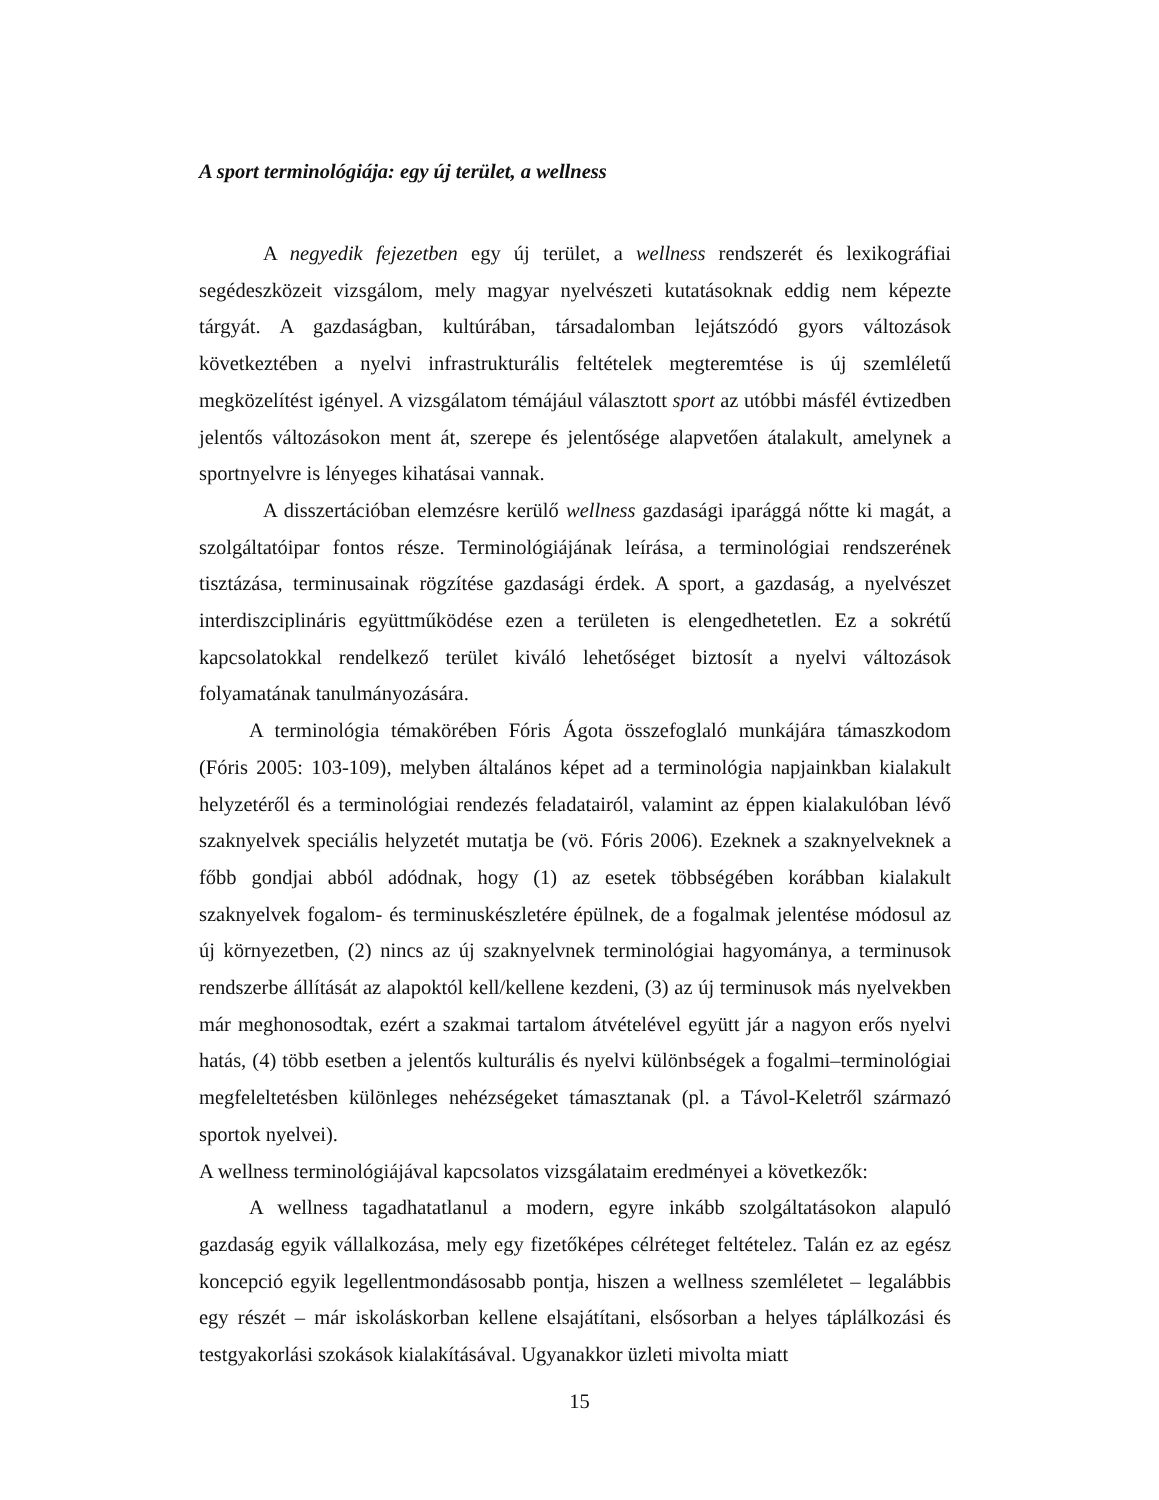A sport terminológiája: egy új terület, a wellness
A negyedik fejezetben egy új terület, a wellness rendszerét és lexikográfiai segédeszközeit vizsgálom, mely magyar nyelvészeti kutatásoknak eddig nem képezte tárgyát. A gazdaságban, kultúrában, társadalomban lejátszódó gyors változások következtében a nyelvi infrastrukturális feltételek megteremtése is új szemléletű megközelítést igényel. A vizsgálatom témájául választott sport az utóbbi másfél évtizedben jelentős változásokon ment át, szerepe és jelentősége alapvetően átalakult, amelynek a sportnyelvre is lényeges kihatásai vannak.
A disszertációban elemzésre kerülő wellness gazdasági iparággá nőtte ki magát, a szolgáltatóipar fontos része. Terminológiájának leírása, a terminológiai rendszerének tisztázása, terminusainak rögzítése gazdasági érdek. A sport, a gazdaság, a nyelvészet interdiszciplináris együttműködése ezen a területen is elengedhetetlen. Ez a sokrétű kapcsolatokkal rendelkező terület kiváló lehetőséget biztosít a nyelvi változások folyamatának tanulmányozására.
A terminológia témakörében Fóris Ágota összefoglaló munkájára támaszkodom (Fóris 2005: 103-109), melyben általános képet ad a terminológia napjainkban kialakult helyzetéről és a terminológiai rendezés feladatairól, valamint az éppen kialakulóban lévő szaknyelvek speciális helyzetét mutatja be (vö. Fóris 2006). Ezeknek a szaknyelveknek a főbb gondjai abból adódnak, hogy (1) az esetek többségében korábban kialakult szaknyelvek fogalom- és terminuskészletére épülnek, de a fogalmak jelentése módosul az új környezetben, (2) nincs az új szaknyelvnek terminológiai hagyománya, a terminusok rendszerbe állítását az alapoktól kell/kellene kezdeni, (3) az új terminusok más nyelvekben már meghonosodtak, ezért a szakmai tartalom átvételével együtt jár a nagyon erős nyelvi hatás, (4) több esetben a jelentős kulturális és nyelvi különbségek a fogalmi–terminológiai megfeleltetésben különleges nehézségeket támasztanak (pl. a Távol-Keletről származó sportok nyelvei).
A wellness terminológiájával kapcsolatos vizsgálataim eredményei a következők:
A wellness tagadhatatlanul a modern, egyre inkább szolgáltatásokon alapuló gazdaság egyik vállalkozása, mely egy fizetőképes célréteget feltételez. Talán ez az egész koncepció egyik legellentmondásosabb pontja, hiszen a wellness szemléletet – legalábbis egy részét – már iskoláskorban kellene elsajátítani, elsősorban a helyes táplálkozási és testgyakorlási szokások kialakításával. Ugyanakkor üzleti mivolta miatt
15